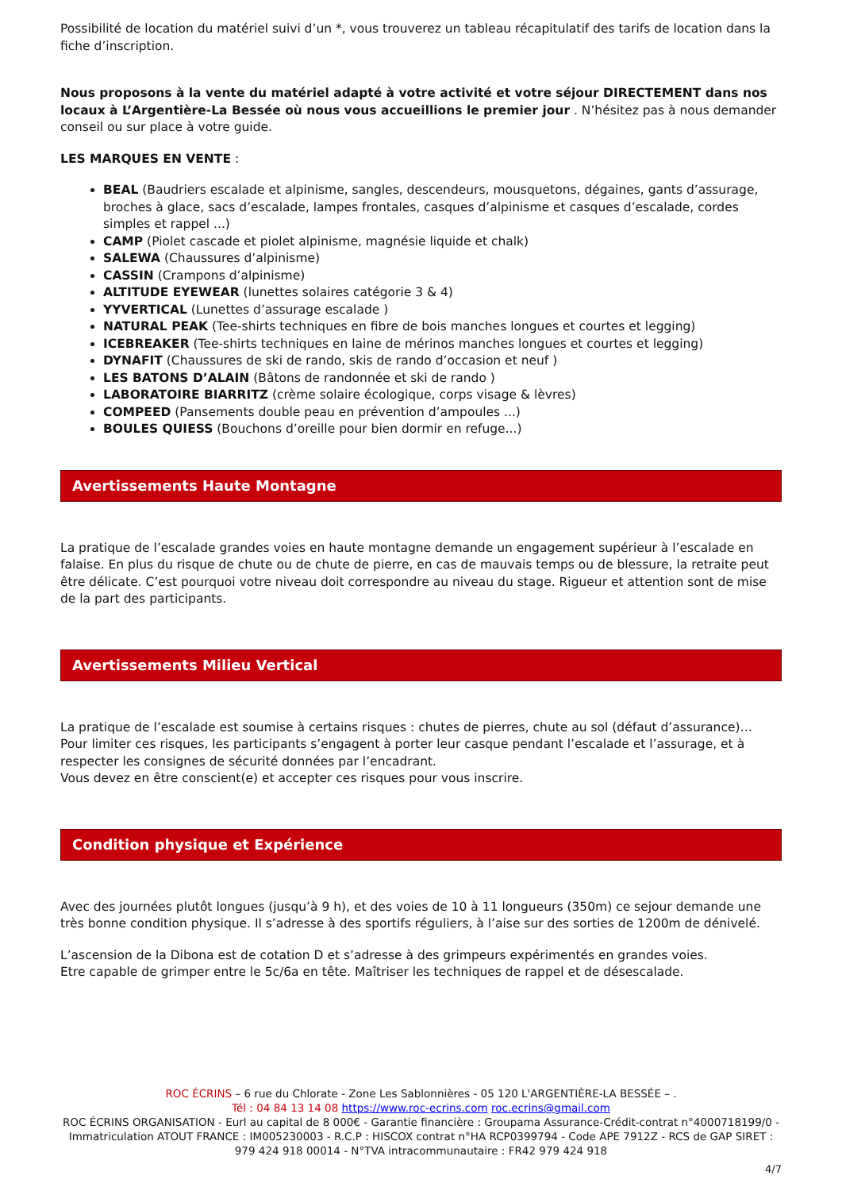Possibilité de location du matériel suivi d’un *, vous trouverez un tableau récapitulatif des tarifs de location dans la fiche d’inscription.
Nous proposons à la vente du matériel adapté à votre activité et votre séjour DIRECTEMENT dans nos locaux à L’Argentière-La Bessée où nous vous accueillions le premier jour . N’hésitez pas à nous demander conseil ou sur place à votre guide.
LES MARQUES EN VENTE :
BEAL (Baudriers escalade et alpinisme, sangles, descendeurs, mousquetons, dégaines, gants d’assurage, broches à glace, sacs d’escalade, lampes frontales, casques d’alpinisme et casques d’escalade, cordes simples et rappel ...)
CAMP (Piolet cascade et piolet alpinisme, magnésie liquide et chalk)
SALEWA (Chaussures d’alpinisme)
CASSIN (Crampons d’alpinisme)
ALTITUDE EYEWEAR (lunettes solaires catégorie 3 & 4)
YYVERTICAL (Lunettes d’assurage escalade )
NATURAL PEAK (Tee-shirts techniques en fibre de bois manches longues et courtes et legging)
ICEBREAKER (Tee-shirts techniques en laine de mérinos manches longues et courtes et legging)
DYNAFIT (Chaussures de ski de rando, skis de rando d’occasion et neuf )
LES BATONS D’ALAIN (Bâtons de randonnée et ski de rando )
LABORATOIRE BIARRITZ (crème solaire écologique, corps visage & lèvres)
COMPEED (Pansements double peau en prévention d’ampoules ...)
BOULES QUIESS (Bouchons d’oreille pour bien dormir en refuge...)
Avertissements Haute Montagne
La pratique de l’escalade grandes voies en haute montagne demande un engagement supérieur à l’escalade en falaise. En plus du risque de chute ou de chute de pierre, en cas de mauvais temps ou de blessure, la retraite peut être délicate. C’est pourquoi votre niveau doit correspondre au niveau du stage. Rigueur et attention sont de mise de la part des participants.
Avertissements Milieu Vertical
La pratique de l’escalade est soumise à certains risques : chutes de pierres, chute au sol (défaut d’assurance)… Pour limiter ces risques, les participants s’engagent à porter leur casque pendant l’escalade et l’assurage, et à respecter les consignes de sécurité données par l’encadrant.
Vous devez en être conscient(e) et accepter ces risques pour vous inscrire.
Condition physique et Expérience
Avec des journées plutôt longues (jusqu’à 9 h), et des voies de 10 à 11 longueurs (350m) ce sejour demande une très bonne condition physique. Il s’adresse à des sportifs réguliers, à l’aise sur des sorties de 1200m de dénivelé.
L’ascension de la Dibona est de cotation D et s’adresse à des grimpeurs expérimentés en grandes voies.
Etre capable de grimper entre le 5c/6a en tête. Maîtriser les techniques de rappel et de désescalade.
ROC ÉCRINS – 6 rue du Chlorate - Zone Les Sablonnières - 05 120 L'ARGENTIÈRE-LA BESSÉE – .
Tél : 04 84 13 14 08 https://www.roc-ecrins.com roc.ecrins@gmail.com
ROC ÉCRINS ORGANISATION - Eurl au capital de 8 000€ - Garantie financière : Groupama Assurance-Crédit-contrat n°4000718199/0 - Immatriculation ATOUT FRANCE : IM005230003 - R.C.P : HISCOX contrat n°HA RCP0399794 - Code APE 7912Z - RCS de GAP SIRET : 979 424 918 00014 - N°TVA intracommunautaire : FR42 979 424 918
4/7